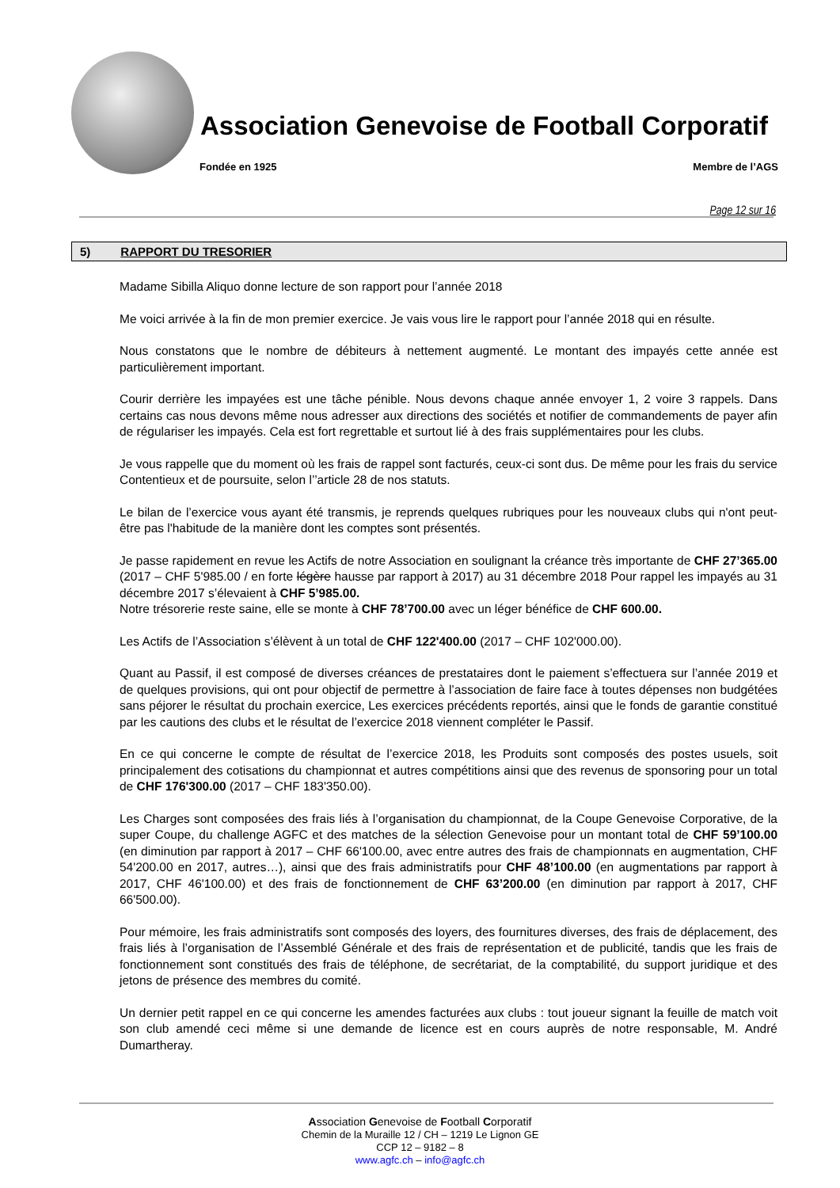Association Genevoise de Football Corporatif
Fondée en 1925 Membre de l’AGS
Page 12 sur 16
5) RAPPORT DU TRESORIER
Madame Sibilla Aliquo donne lecture de son rapport pour l’année 2018
Me voici arrivée à la fin de mon premier exercice. Je vais vous lire le rapport pour l’année 2018 qui en résulte.
Nous constatons que le nombre de débiteurs à nettement augmenté. Le montant des impayés cette année est particulièrement important.
Courir derrière les impayées est une tâche pénible. Nous devons chaque année envoyer 1, 2 voire 3 rappels. Dans certains cas nous devons même nous adresser aux directions des sociétés et notifier de commandements de payer afin de régulariser les impayés. Cela est fort regrettable et surtout lié à des frais supplémentaires pour les clubs.
Je vous rappelle que du moment où les frais de rappel sont facturés, ceux-ci sont dus. De même pour les frais du service Contentieux et de poursuite, selon l’’article 28 de nos statuts.
Le bilan de l’exercice vous ayant été transmis, je reprends quelques rubriques pour les nouveaux clubs qui n'ont peut-être pas l'habitude de la manière dont les comptes sont présentés.
Je passe rapidement en revue les Actifs de notre Association en soulignant la créance très importante de CHF 27’365.00 (2017 – CHF 5'985.00 / en forte légère hausse par rapport à 2017) au 31 décembre 2018 Pour rappel les impayés au 31 décembre 2017 s’élevaient à CHF 5’985.00.
Notre trésorerie reste saine, elle se monte à CHF 78’700.00 avec un léger bénéfice de CHF 600.00.
Les Actifs de l’Association s’élèvent à un total de CHF 122'400.00 (2017 – CHF 102'000.00).
Quant au Passif, il est composé de diverses créances de prestataires dont le paiement s’effectuera sur l’année 2019 et de quelques provisions, qui ont pour objectif de permettre à l’association de faire face à toutes dépenses non budgétées sans péjorer le résultat du prochain exercice, Les exercices précédents reportés, ainsi que le fonds de garantie constitué par les cautions des clubs et le résultat de l’exercice 2018 viennent compléter le Passif.
En ce qui concerne le compte de résultat de l’exercice 2018, les Produits sont composés des postes usuels, soit principalement des cotisations du championnat et autres compétitions ainsi que des revenus de sponsoring pour un total de CHF 176'300.00 (2017 – CHF 183'350.00).
Les Charges sont composées des frais liés à l’organisation du championnat, de la Coupe Genevoise Corporative, de la super Coupe, du challenge AGFC et des matches de la sélection Genevoise pour un montant total de CHF 59’100.00 (en diminution par rapport à 2017 – CHF 66'100.00, avec entre autres des frais de championnats en augmentation, CHF 54'200.00 en 2017, autres…), ainsi que des frais administratifs pour CHF 48’100.00 (en augmentations par rapport à 2017, CHF 46'100.00) et des frais de fonctionnement de CHF 63’200.00 (en diminution par rapport à 2017, CHF 66'500.00).
Pour mémoire, les frais administratifs sont composés des loyers, des fournitures diverses, des frais de déplacement, des frais liés à l’organisation de l’Assemblé Générale et des frais de représentation et de publicité, tandis que les frais de fonctionnement sont constitués des frais de téléphone, de secrétariat, de la comptabilité, du support juridique et des jetons de présence des membres du comité.
Un dernier petit rappel en ce qui concerne les amendes facturées aux clubs : tout joueur signant la feuille de match voit son club amendé ceci même si une demande de licence est en cours auprès de notre responsable, M. André Dumartheray.
Association Genevoise de Football Corporatif
Chemin de la Muraille 12 / CH – 1219 Le Lignon GE
CCP 12 – 9182 – 8
www.agfc.ch – info@agfc.ch